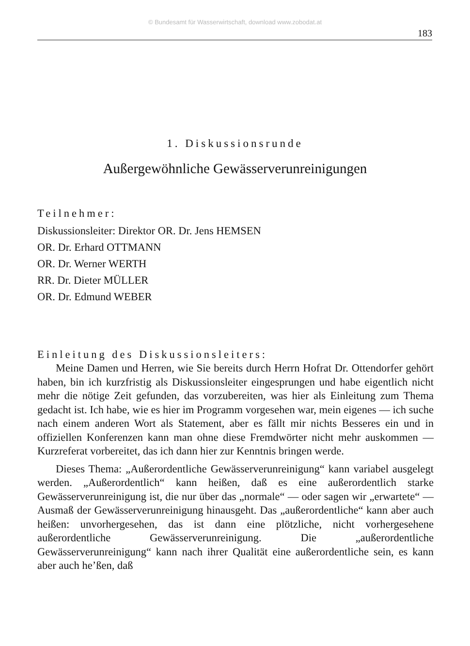© Bundesamt für Wasserwirtschaft, download www.zobodat.at
183
1. Diskussionsrunde
Außergewöhnliche Gewässerverunreinigungen
Teilnehmer:
Diskussionsleiter: Direktor OR. Dr. Jens HEMSEN
OR. Dr. Erhard OTTMANN
OR. Dr. Werner WERTH
RR. Dr. Dieter MÜLLER
OR. Dr. Edmund WEBER
Einleitung des Diskussionsleiters:
Meine Damen und Herren, wie Sie bereits durch Herrn Hofrat Dr. Ottendorfer gehört haben, bin ich kurzfristig als Diskussionsleiter eingesprungen und habe eigentlich nicht mehr die nötige Zeit gefunden, das vorzubereiten, was hier als Einleitung zum Thema gedacht ist. Ich habe, wie es hier im Programm vorgesehen war, mein eigenes — ich suche nach einem anderen Wort als Statement, aber es fällt mir nichts Besseres ein und in offiziellen Konferenzen kann man ohne diese Fremdwörter nicht mehr auskommen — Kurzreferat vorbereitet, das ich dann hier zur Kenntnis bringen werde.
Dieses Thema: „Außerordentliche Gewässerverunreinigung“ kann variabel ausgelegt werden. „Außerordentlich“ kann heißen, daß es eine außerordentlich starke Gewässerverunreinigung ist, die nur über das „normale“ — oder sagen wir „erwartete“ — Ausmaß der Gewässerverunreinigung hinausgeht. Das „außerordentliche“ kann aber auch heißen: unvorhergesehen, das ist dann eine plötzliche, nicht vorhergesehene außerordentliche Gewässerverunreinigung. Die „außerordentliche Gewässerverunreinigung“ kann nach ihrer Qualität eine außerordentliche sein, es kann aber auch he’ßen, daß